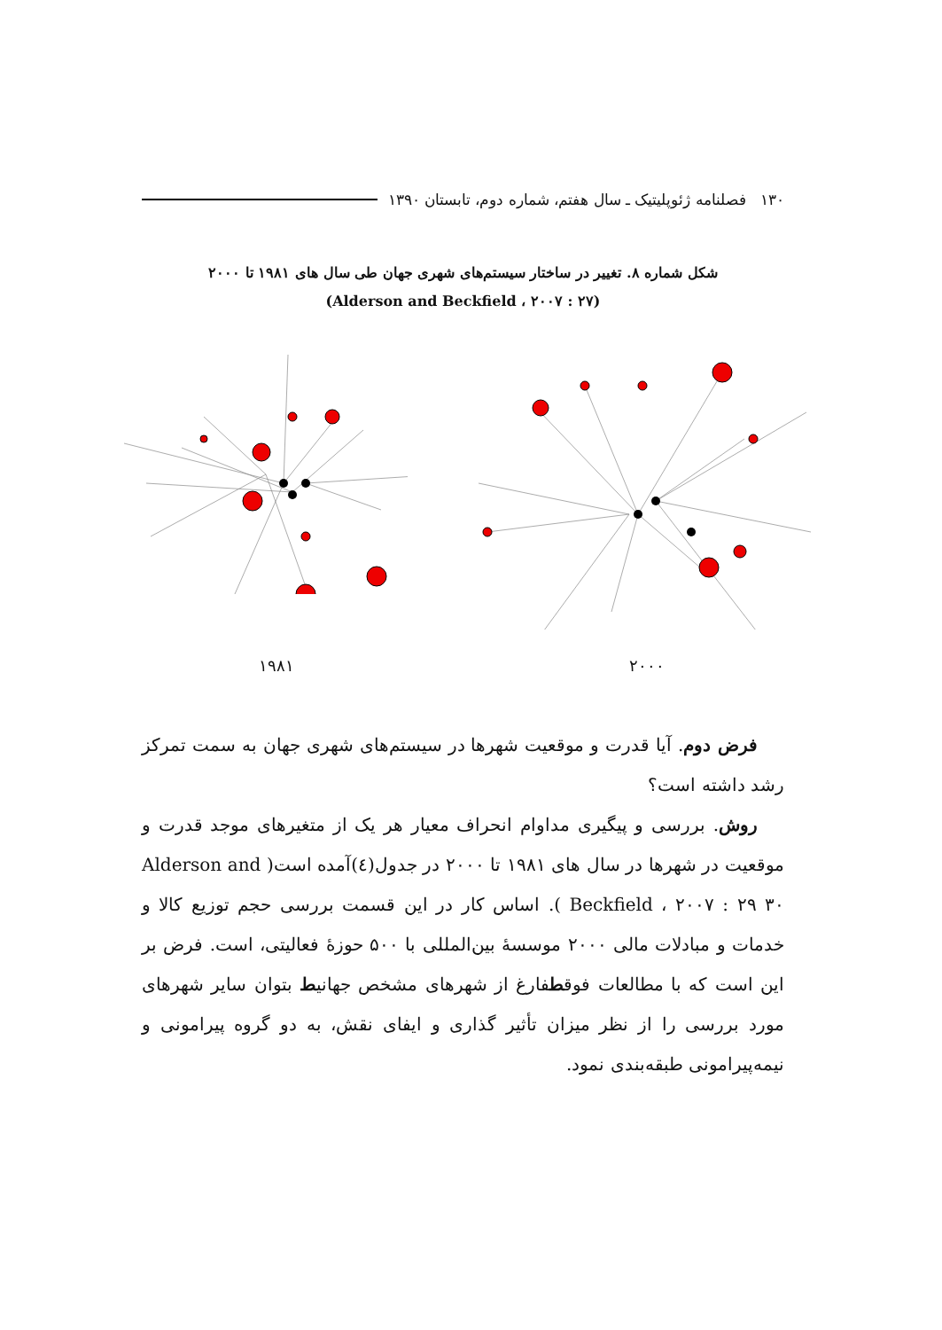۱۳۰ فصلنامه ژئوپلیتیک ـ سال هفتم، شماره دوم، تابستان ۱۳۹۰
شکل شماره ۸. تغییر در ساختار سیستم‌های شهری جهان طی سال های ۱۹۸۱ تا ۲۰۰۰
(Alderson and Beckfield ، ۲۰۰۷ : ۲۷)
۱۹۸۱ ۲۰۰۰
فرض دوم. آیا قدرت و موقعیت شهرها در سیستم‌های شهری جهان به سمت تمرکز رشد داشته است؟
روش. بررسی و پیگیری مداوام انحراف معیار هر یک از متغیرهای موجد قدرت و موقعیت در شهرها در سال های ۱۹۸۱ تا ۲۰۰۰ در جدول(٤)آمده است( Alderson and Beckfield ، ۲۰۰۷ : ۲۹ ۳۰ ). اساس کار در این قسمت بررسی حجم توزیع کالا و خدمات و مبادلات مالی ۲۰۰۰ موسسهٔ بین‌المللی با ۵۰۰ حوزهٔ فعالیتی، است. فرض بر این است که با مطالعات فوقطفارغ از شهرهای مشخص جهانیط بتوان سایر شهرهای مورد بررسی را از نظر میزان تأثیر گذاری و ایفای نقش، به دو گروه پیرامونی و نیمه‌پیرامونی طبقه‌بندی نمود.